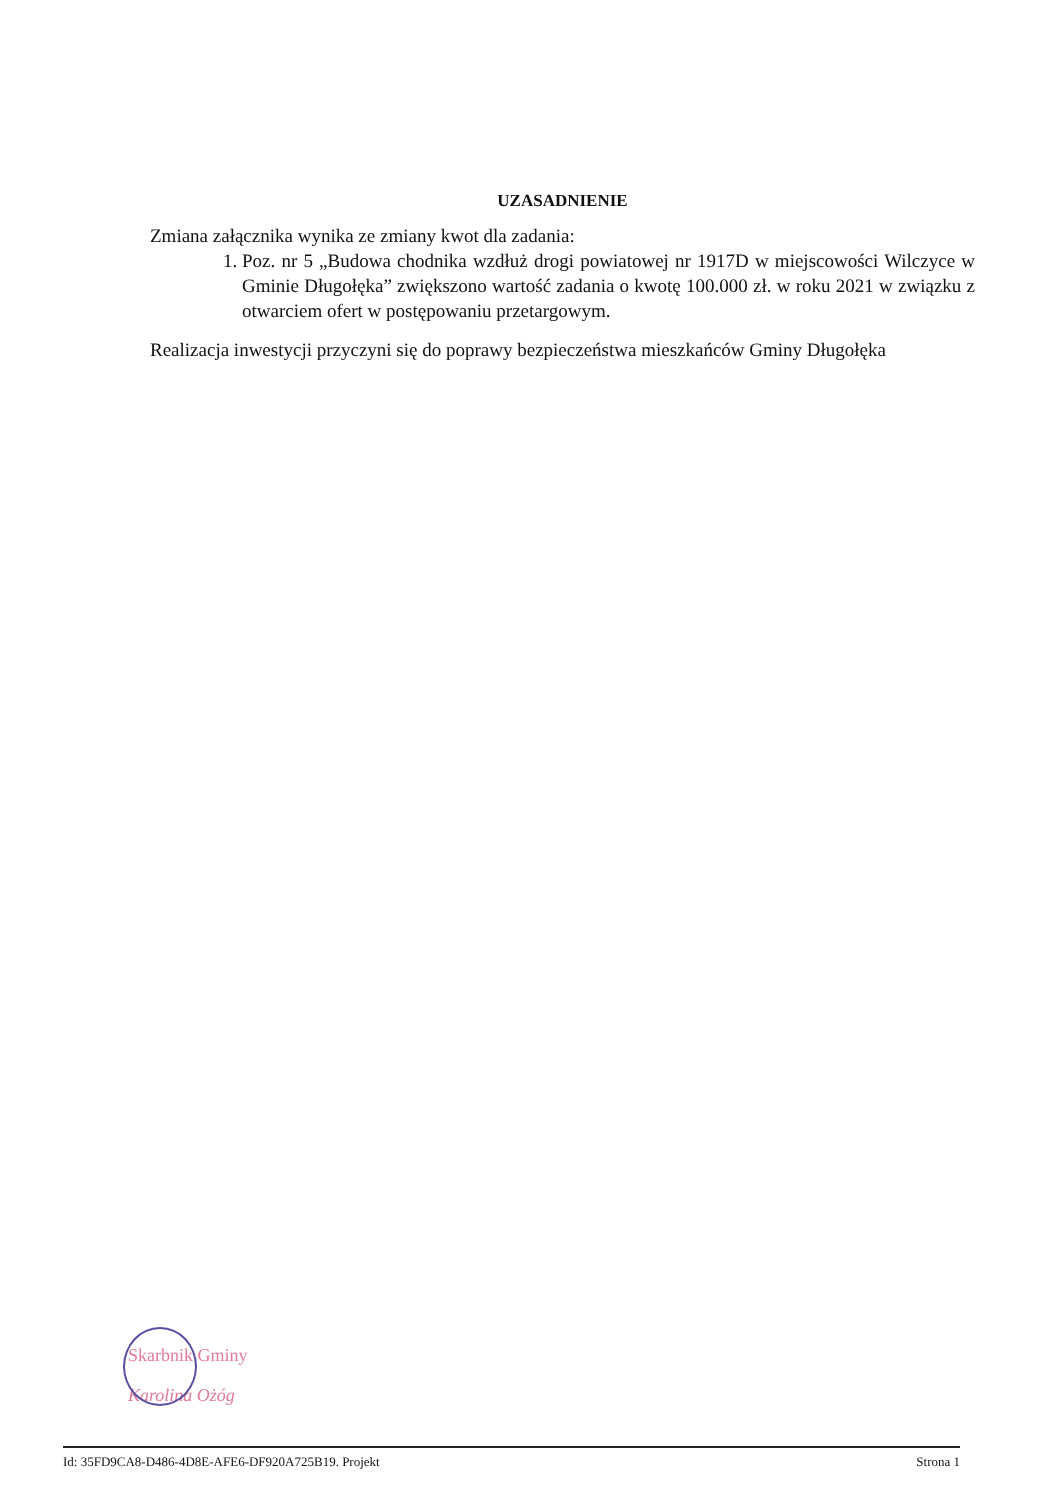UZASADNIENIE
Zmiana załącznika wynika ze zmiany kwot dla zadania:
1. Poz. nr 5 „Budowa chodnika wzdłuż drogi powiatowej nr 1917D w miejscowości Wilczyce w Gminie Długołęka” zwiększono wartość zadania o kwotę 100.000 zł. w roku 2021 w związku z otwarciem ofert w postępowaniu przetargowym.
Realizacja inwestycji przyczyni się do poprawy bezpieczeństwa mieszkańców Gminy Długołęka
Skarbnik Gminy
Karolina Ożóg
Id: 35FD9CA8-D486-4D8E-AFE6-DF920A725B19. Projekt Strona 1